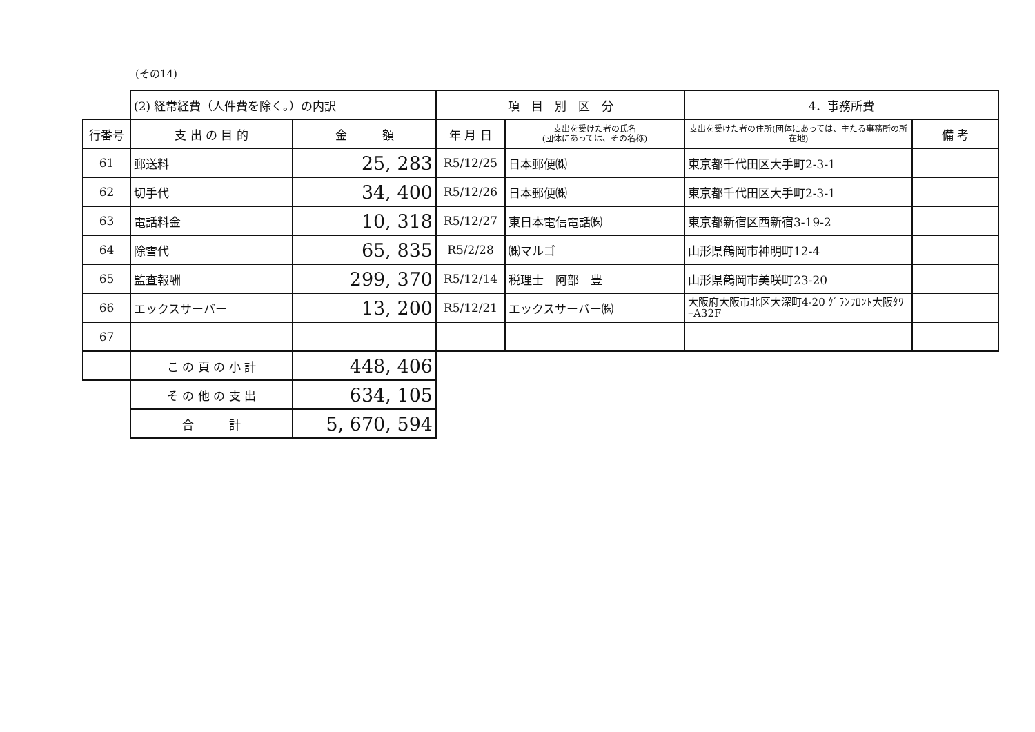(その14)
| | (2) 経常経費（人件費を除く。）の内訳 | | 項 目 別 区 分 | | 4．事務所費 | |
| 行番号 | 支 出 の 目 的 | 金 額 | 年 月 日 | 支出を受けた者の氏名 (団体にあっては、その名称) | 支出を受けた者の住所(団体にあっては、主たる事務所の所在地) | 備 考 |
| 61 | 郵送料 | 25, 283 | R5/12/25 | 日本郵便㈱ | 東京都千代田区大手町2-3-1 | |
| 62 | 切手代 | 34, 400 | R5/12/26 | 日本郵便㈱ | 東京都千代田区大手町2-3-1 | |
| 63 | 電話料金 | 10, 318 | R5/12/27 | 東日本電信電話㈱ | 東京都新宿区西新宿3-19-2 | |
| 64 | 除雪代 | 65, 835 | R5/2/28 | ㈱マルゴ | 山形県鶴岡市神明町12-4 | |
| 65 | 監査報酬 | 299, 370 | R5/12/14 | 税理士 阿部 豊 | 山形県鶴岡市美咲町23-20 | |
| 66 | エックスサーバー | 13, 200 | R5/12/21 | エックスサーバー㈱ | 大阪府大阪市北区大深町4-20 ｸﾞﾗﾝﾌﾛﾝﾄ大阪ﾀﾜｰA32F | |
| 67 | | | | | | |
| | こ の 頁 の 小 計 | 448, 406 | | | | |
| | そ の 他 の 支 出 | 634, 105 | | | | |
| | 合 計 | 5, 670, 594 | | | | |